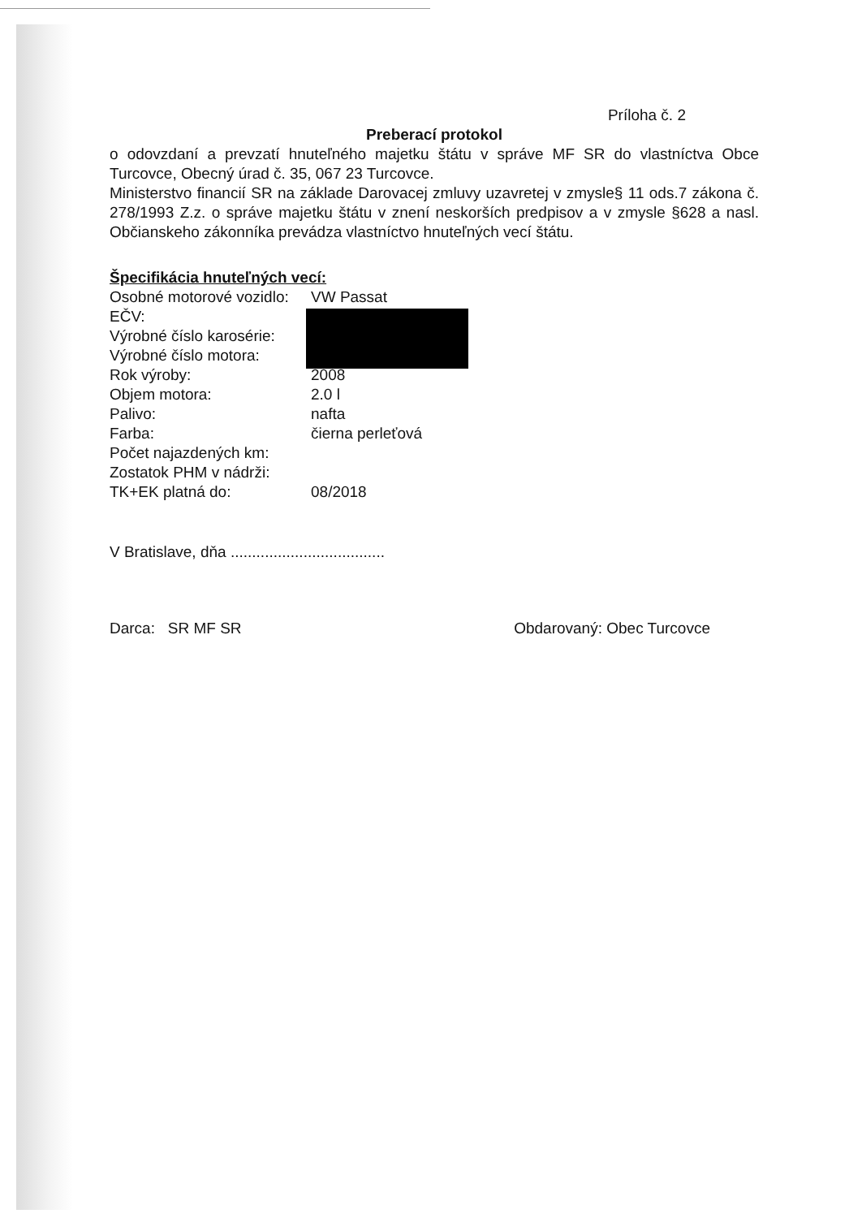Príloha č. 2
Preberací protokol
o odovzdaní a prevzatí hnuteľného majetku štátu v správe MF SR do vlastníctva Obce Turcovce, Obecný úrad č. 35, 067 23 Turcovce.
Ministerstvo financií SR na základe Darovacej zmluvy uzavretej v zmysle§ 11 ods.7 zákona č. 278/1993 Z.z. o správe majetku štátu v znení neskorších predpisov a v zmysle §628 a nasl. Občianskeho zákonníka prevádza vlastníctvo hnuteľných vecí štátu.
Špecifikácia hnuteľných vecí:
Osobné motorové vozidlo: VW Passat
EČV:
Výrobné číslo karosérie:
Výrobné číslo motora:
Rok výroby: 2008
Objem motora: 2.0 l
Palivo: nafta
Farba: čierna perleťová
Počet najazdených km:
Zostatok PHM v nádrži:
TK+EK platná do: 08/2018
V Bratislave, dňa ....................................
Darca: SR MF SR Obdarovaný: Obec Turcovce